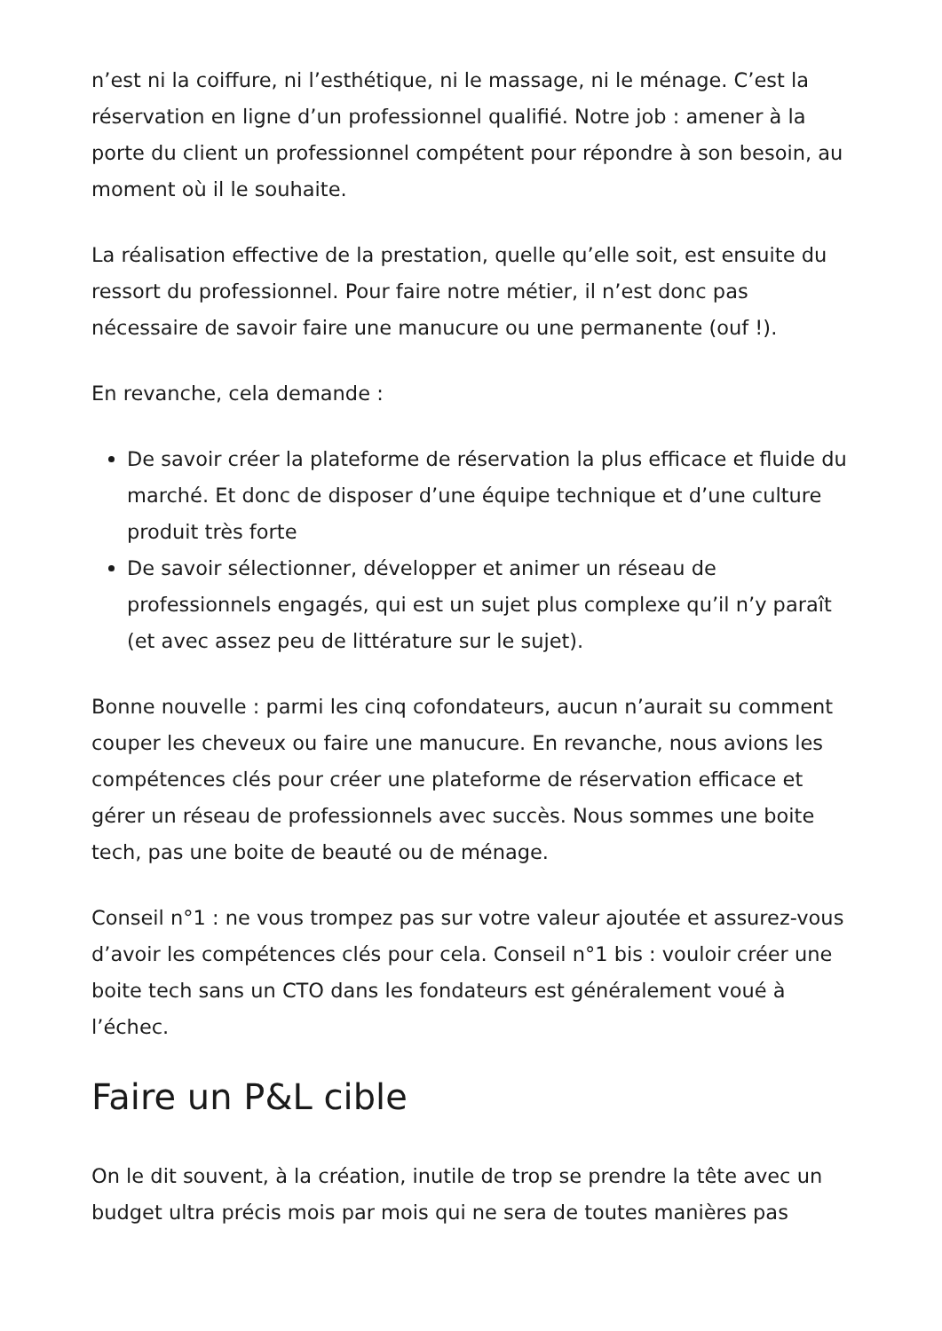n’est ni la coiffure, ni l’esthétique, ni le massage, ni le ménage. C’est la réservation en ligne d’un professionnel qualifié. Notre job : amener à la porte du client un professionnel compétent pour répondre à son besoin, au moment où il le souhaite.
La réalisation effective de la prestation, quelle qu’elle soit, est ensuite du ressort du professionnel. Pour faire notre métier, il n’est donc pas nécessaire de savoir faire une manucure ou une permanente (ouf !).
En revanche, cela demande :
De savoir créer la plateforme de réservation la plus efficace et fluide du marché. Et donc de disposer d’une équipe technique et d’une culture produit très forte
De savoir sélectionner, développer et animer un réseau de professionnels engagés, qui est un sujet plus complexe qu’il n’y paraît (et avec assez peu de littérature sur le sujet).
Bonne nouvelle : parmi les cinq cofondateurs, aucun n’aurait su comment couper les cheveux ou faire une manucure. En revanche, nous avions les compétences clés pour créer une plateforme de réservation efficace et gérer un réseau de professionnels avec succès. Nous sommes une boite tech, pas une boite de beauté ou de ménage.
Conseil n°1 : ne vous trompez pas sur votre valeur ajoutée et assurez-vous d’avoir les compétences clés pour cela. Conseil n°1 bis : vouloir créer une boite tech sans un CTO dans les fondateurs est généralement voué à l’échec.
Faire un P&L cible
On le dit souvent, à la création, inutile de trop se prendre la tête avec un budget ultra précis mois par mois qui ne sera de toutes manières pas